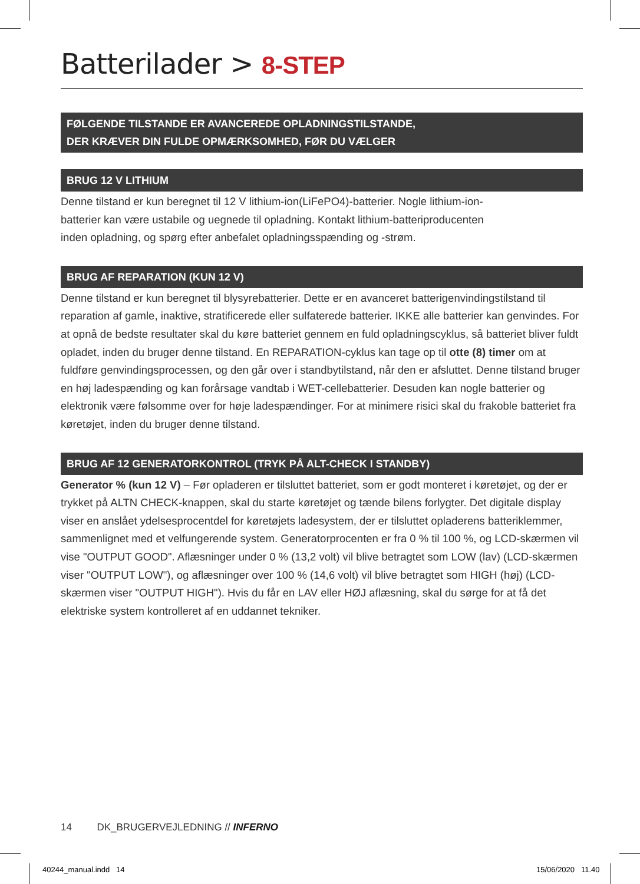Batterilader > 8-STEP
FØLGENDE TILSTANDE ER AVANCEREDE OPLADNINGSTILSTANDE,
DER KRÆVER DIN FULDE OPMÆRKSOMHED, FØR DU VÆLGER
BRUG 12 V LITHIUM
Denne tilstand er kun beregnet til 12 V lithium-ion(LiFePO4)-batterier. Nogle lithium-ion-
batterier kan være ustabile og uegnede til opladning. Kontakt lithium-batteriproducenten
inden opladning, og spørg efter anbefalet opladningsspænding og -strøm.
BRUG AF REPARATION (KUN 12 V)
Denne tilstand er kun beregnet til blysyrebatterier. Dette er en avanceret batterigenvindingstilstand til reparation af gamle, inaktive, stratificerede eller sulfaterede batterier. IKKE alle batterier kan genvindes. For at opnå de bedste resultater skal du køre batteriet gennem en fuld opladningscyklus, så batteriet bliver fuldt opladet, inden du bruger denne tilstand. En REPARATION-cyklus kan tage op til otte (8) timer om at fuldføre genvindingsprocessen, og den går over i standbytilstand, når den er afsluttet. Denne tilstand bruger en høj ladespænding og kan forårsage vandtab i WET-cellebatterier. Desuden kan nogle batterier og elektronik være følsomme over for høje ladespændinger. For at minimere risici skal du frakoble batteriet fra køretøjet, inden du bruger denne tilstand.
BRUG AF 12 GENERATORKONTROL (TRYK PÅ ALT-CHECK I STANDBY)
Generator % (kun 12 V) – Før opladeren er tilsluttet batteriet, som er godt monteret i køretøjet, og der er trykket på ALTN CHECK-knappen, skal du starte køretøjet og tænde bilens forlygter. Det digitale display viser en anslået ydelsesprocentdel for køretøjets ladesystem, der er tilsluttet opladerens batteriklemmer, sammenlignet med et velfungerende system. Generatorprocenten er fra 0 % til 100 %, og LCD-skærmen vil vise "OUTPUT GOOD". Aflæsninger under 0 % (13,2 volt) vil blive betragtet som LOW (lav) (LCD-skærmen viser "OUTPUT LOW"), og aflæsninger over 100 % (14,6 volt) vil blive betragtet som HIGH (høj) (LCD-skærmen viser "OUTPUT HIGH"). Hvis du får en LAV eller HØJ aflæsning, skal du sørge for at få det elektriske system kontrolleret af en uddannet tekniker.
14 DK_BRUGERVEJLEDNING // INFERNO
40244_manual.indd 14 15/06/2020 11.40